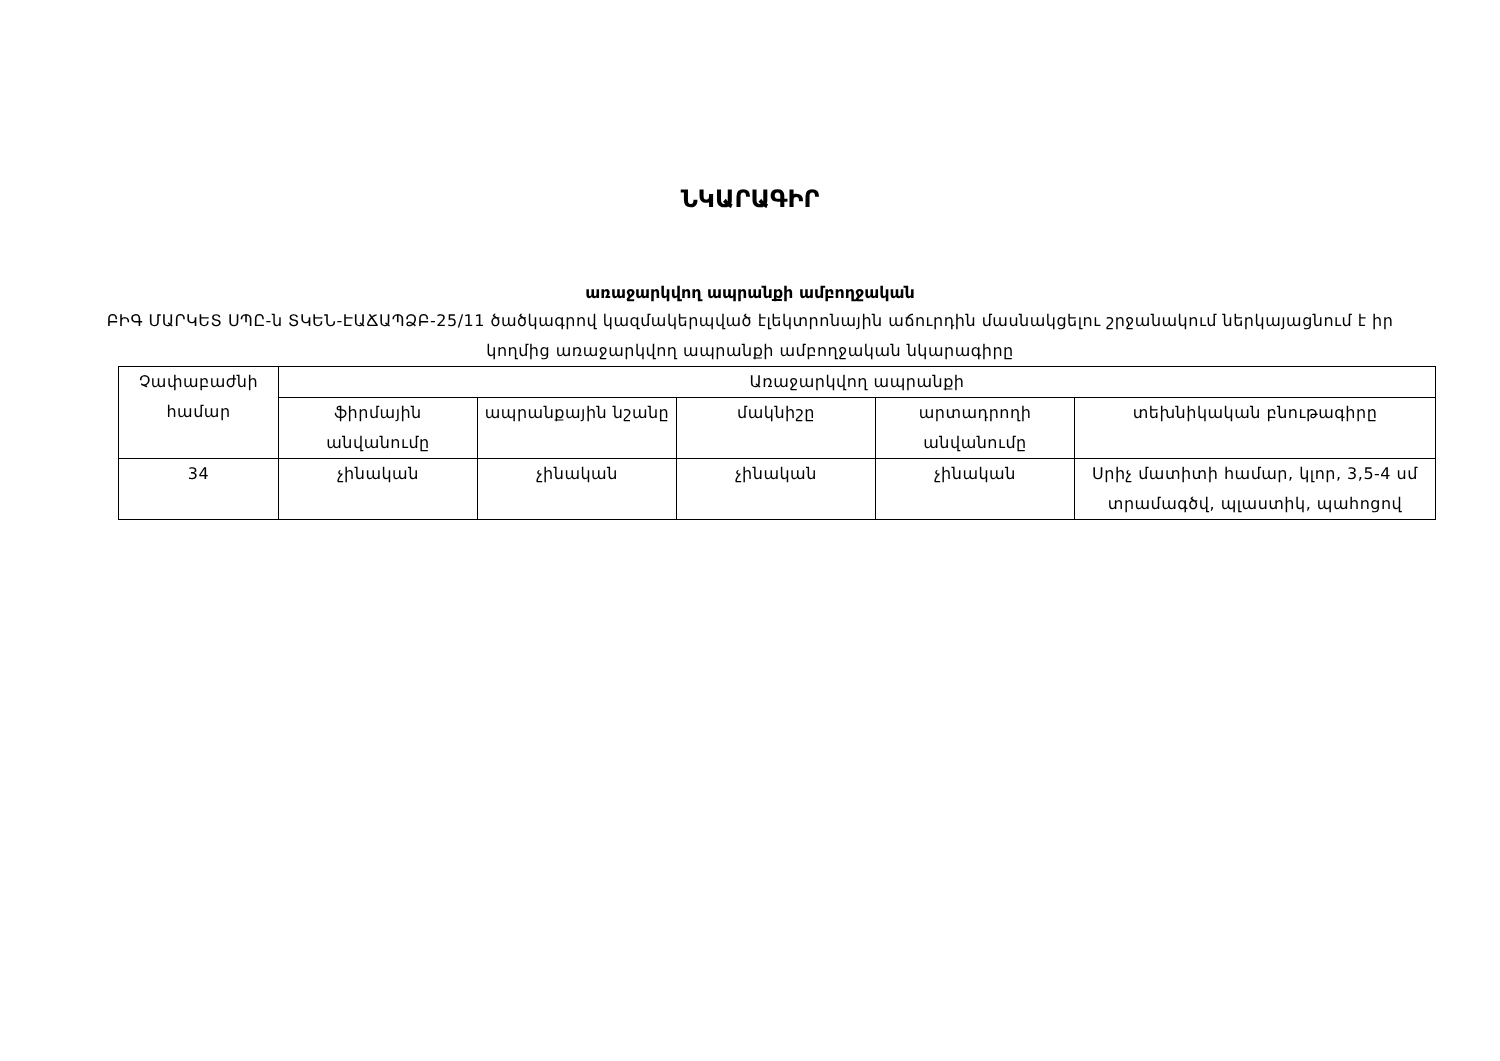ՆԿԱՐԱԳԻՐ
առաջարկվող ապրանքի ամբողջական
ԲԻԳ ՄԱՐԿԵՏ ՍՊԸ-ն ՏԿԵՆ-ԷԱՃԱՊՁԲ-25/11 ծածկագրով կազմակերպված էլեկտրոնային աճուրդին մասնակցելու շրջանակում ներկայացնում է իր կողմից առաջարկվող ապրանքի ամբողջական նկարագիրը
| Չափաբաժնի համար | Առաջարկվող ապրանքի | | | | |
| --- | --- | --- | --- | --- | --- |
| | ֆիրմային անվանումը | ապրանքային նշանը | մակնիշը | արտադրողի անվանումը | տեխնիկական բնութագիրը |
| 34 | չինական | չինական | չինական | չինական | Սրիչ մատիտի համար, կլոր, 3,5-4 սմ տրամագծվ, պլաստիկ, պահոցով |